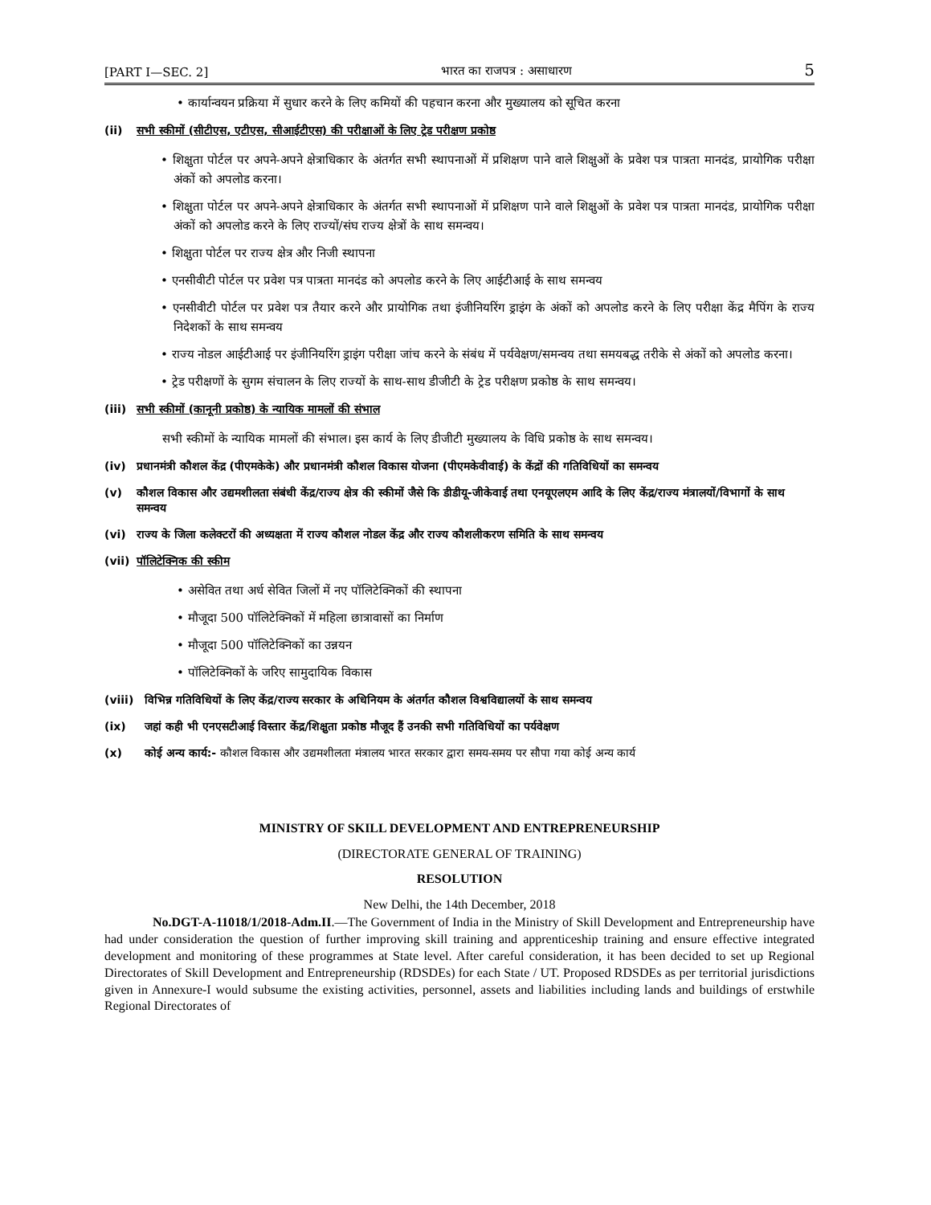[PART I—SEC. 2] भारत का राजपत्र : असाधारण 5
• कार्यान्वयन प्रक्रिया में सुधार करने के लिए कमियों की पहचान करना और मुख्यालय को सूचित करना
(ii) सभी स्कीमों (सीटीएस, एटीएस, सीआईटीएस) की परीक्षाओं के लिए ट्रेड परीक्षण प्रकोष्ठ
• शिक्षुता पोर्टल पर अपने-अपने क्षेत्राधिकार के अंतर्गत सभी स्थापनाओं में प्रशिक्षण पाने वाले शिक्षुओं के प्रवेश पत्र पात्रता मानदंड, प्रायोगिक परीक्षा अंकों को अपलोड करना।
• शिक्षुता पोर्टल पर अपने-अपने क्षेत्राधिकार के अंतर्गत सभी स्थापनाओं में प्रशिक्षण पाने वाले शिक्षुओं के प्रवेश पत्र पात्रता मानदंड, प्रायोगिक परीक्षा अंकों को अपलोड करने के लिए राज्यों/संघ राज्य क्षेत्रों के साथ समन्वय।
• शिक्षुता पोर्टल पर राज्य क्षेत्र और निजी स्थापना
• एनसीवीटी पोर्टल पर प्रवेश पत्र पात्रता मानदंड को अपलोड करने के लिए आईटीआई के साथ समन्वय
• एनसीवीटी पोर्टल पर प्रवेश पत्र तैयार करने और प्रायोगिक तथा इंजीनियरिंग ड्राइंग के अंकों को अपलोड करने के लिए परीक्षा केंद्र मैपिंग के राज्य निदेशकों के साथ समन्वय
• राज्य नोडल आईटीआई पर इंजीनियरिंग ड्राइंग परीक्षा जांच करने के संबंध में पर्यवेक्षण/समन्वय तथा समयबद्ध तरीके से अंकों को अपलोड करना।
• ट्रेड परीक्षणों के सुगम संचालन के लिए राज्यों के साथ-साथ डीजीटी के ट्रेड परीक्षण प्रकोष्ठ के साथ समन्वय।
(iii) सभी स्कीमों (कानूनी प्रकोष्ठ) के न्यायिक मामलों की संभाल
सभी स्कीमों के न्यायिक मामलों की संभाल। इस कार्य के लिए डीजीटी मुख्यालय के विधि प्रकोष्ठ के साथ समन्वय।
(iv) प्रधानमंत्री कौशल केंद्र (पीएमकेके) और प्रधानमंत्री कौशल विकास योजना (पीएमकेवीवाई) के केंद्रों की गतिविधियों का समन्वय
(v) कौशल विकास और उद्यमशीलता संबंधी केंद्र/राज्य क्षेत्र की स्कीमों जैसे कि डीडीयू-जीकेवाई तथा एनयूएलएम आदि के लिए केंद्र/राज्य मंत्रालयों/विभागों के साथ समन्वय
(vi) राज्य के जिला कलेक्टरों की अध्यक्षता में राज्य कौशल नोडल केंद्र और राज्य कौशलीकरण समिति के साथ समन्वय
(vii) पॉलिटेक्निक की स्कीम
• असेवित तथा अर्ध सेवित जिलों में नए पॉलिटेक्निकों की स्थापना
• मौजूदा 500 पॉलिटेक्निकों में महिला छात्रावासों का निर्माण
• मौजूदा 500 पॉलिटेक्निकों का उन्नयन
• पॉलिटेक्निकों के जरिए सामुदायिक विकास
(viii) विभिन्न गतिविधियों के लिए केंद्र/राज्य सरकार के अधिनियम के अंतर्गत कौशल विश्वविद्यालयों के साथ समन्वय
(ix) जहां कही भी एनएसटीआई विस्तार केंद्र/शिक्षुता प्रकोष्ठ मौजूद हैं उनकी सभी गतिविधियों का पर्यवेक्षण
(x) कोई अन्य कार्य:- कौशल विकास और उद्यमशीलता मंत्रालय भारत सरकार द्वारा समय-समय पर सौपा गया कोई अन्य कार्य
MINISTRY OF SKILL DEVELOPMENT AND ENTREPRENEURSHIP
(DIRECTORATE GENERAL OF TRAINING)
RESOLUTION
New Delhi, the 14th December, 2018
No.DGT-A-11018/1/2018-Adm.II.—The Government of India in the Ministry of Skill Development and Entrepreneurship have had under consideration the question of further improving skill training and apprenticeship training and ensure effective integrated development and monitoring of these programmes at State level. After careful consideration, it has been decided to set up Regional Directorates of Skill Development and Entrepreneurship (RDSDEs) for each State / UT. Proposed RDSDEs as per territorial jurisdictions given in Annexure-I would subsume the existing activities, personnel, assets and liabilities including lands and buildings of erstwhile Regional Directorates of